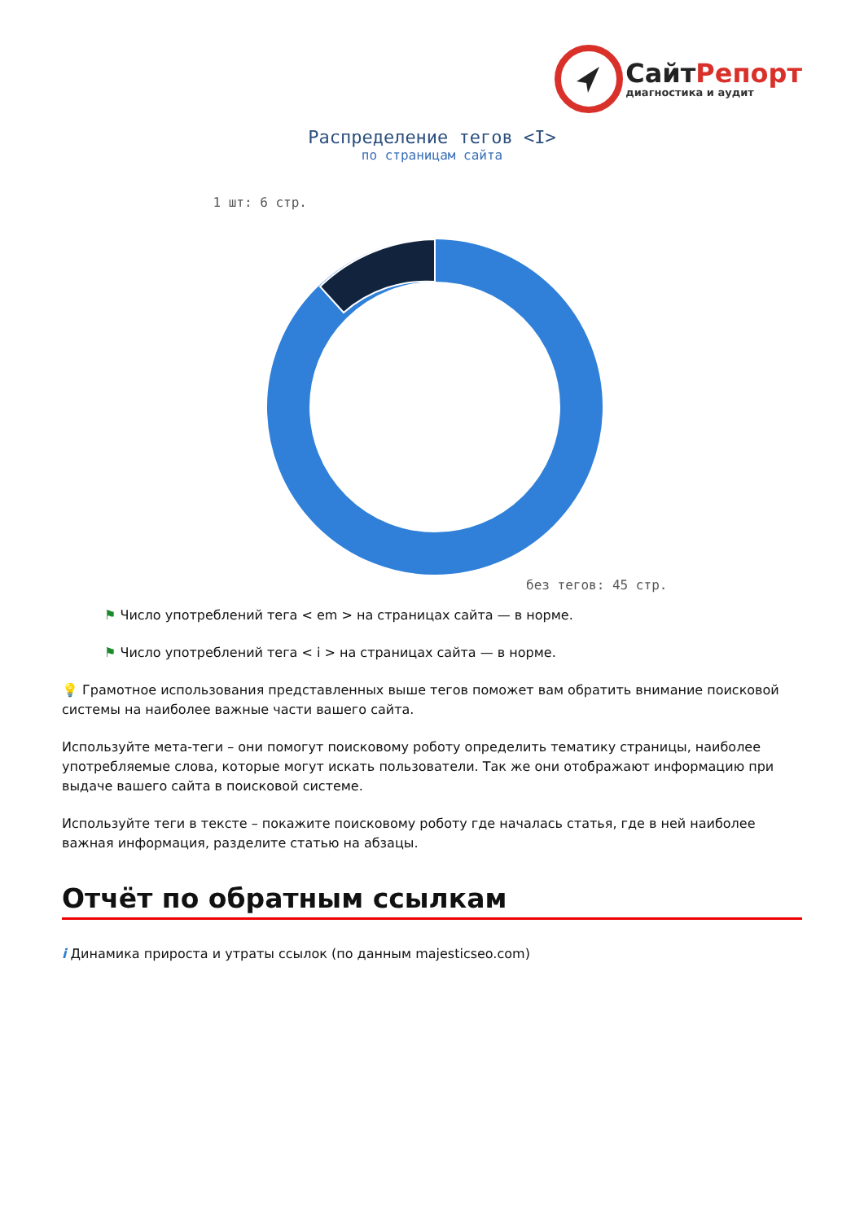Сайт Репорт
диагностика и аудит
Распределение тегов <I>
по страницам сайта
1 шт: 6 стр.
без тегов: 45 стр.
⚑ Число употреблений тега < em > на страницах сайта — в норме.
⚑ Число употреблений тега < i > на страницах сайта — в норме.
💡 Грамотное использования представленных выше тегов поможет вам обратить внимание поисковой системы на наиболее важные части вашего сайта.
Используйте мета-теги – они помогут поисковому роботу определить тематику страницы, наиболее употребляемые слова, которые могут искать пользователи. Так же они отображают информацию при выдаче вашего сайта в поисковой системе.
Используйте теги в тексте – покажите поисковому роботу где началась статья, где в ней наиболее важная информация, разделите статью на абзацы.
Отчёт по обратным ссылкам
i Динамика прироста и утраты ссылок (по данным majesticseo.com)